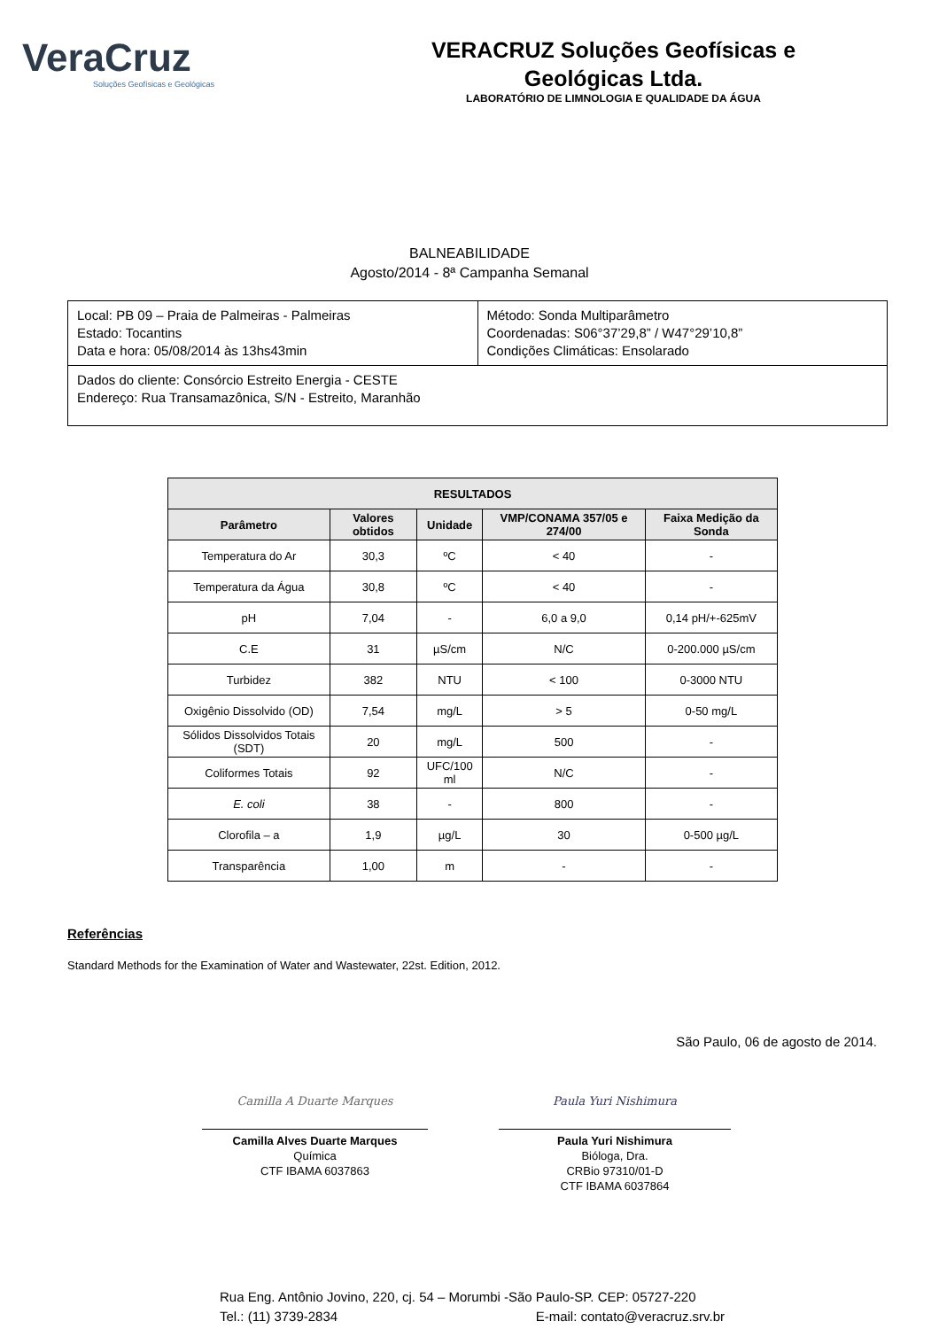VeraCruz
Soluções Geofísicas e Geológicas
VERACRUZ Soluções Geofísicas e
Geológicas Ltda.
LABORATÓRIO DE LIMNOLOGIA E QUALIDADE DA ÁGUA
BALNEABILIDADE
Agosto/2014 - 8ª Campanha Semanal
| Local: PB 09 – Praia de Palmeiras - Palmeiras Estado: Tocantins Data e hora: 05/08/2014 às 13hs43min | Método: Sonda Multiparâmetro Coordenadas: S06°37’29,8” / W47°29’10,8” Condições Climáticas: Ensolarado |
| Dados do cliente: Consórcio Estreito Energia - CESTE Endereço: Rua Transamazônica, S/N - Estreito, Maranhão | |
| RESULTADOS | | | | |
| --- | --- | --- | --- | --- |
| Parâmetro | Valores obtidos | Unidade | VMP/CONAMA 357/05 e 274/00 | Faixa Medição da Sonda |
| Temperatura do Ar | 30,3 | ºC | < 40 | - |
| Temperatura da Água | 30,8 | ºC | < 40 | - |
| pH | 7,04 | - | 6,0 a 9,0 | 0,14 pH/+-625mV |
| C.E | 31 | µS/cm | N/C | 0-200.000 µS/cm |
| Turbidez | 382 | NTU | < 100 | 0-3000 NTU |
| Oxigênio Dissolvido (OD) | 7,54 | mg/L | > 5 | 0-50 mg/L |
| Sólidos Dissolvidos Totais (SDT) | 20 | mg/L | 500 | - |
| Coliformes Totais | 92 | UFC/100 ml | N/C | - |
| E. coli | 38 | - | 800 | - |
| Clorofila – a | 1,9 | µg/L | 30 | 0-500 µg/L |
| Transparência | 1,00 | m | - | - |
Referências
Standard Methods for the Examination of Water and Wastewater, 22st. Edition, 2012.
São Paulo, 06 de agosto de 2014.
Camilla A Duarte Marques
Camilla Alves Duarte Marques
Química
CTF IBAMA 6037863
Paula Yuri Nishimura
Paula Yuri Nishimura
Bióloga, Dra.
CRBio 97310/01-D
CTF IBAMA 6037864
Rua Eng. Antônio Jovino, 220, cj. 54 – Morumbi -São Paulo-SP. CEP: 05727-220
Tel.: (11) 3739-2834 E-mail: contato@veracruz.srv.br